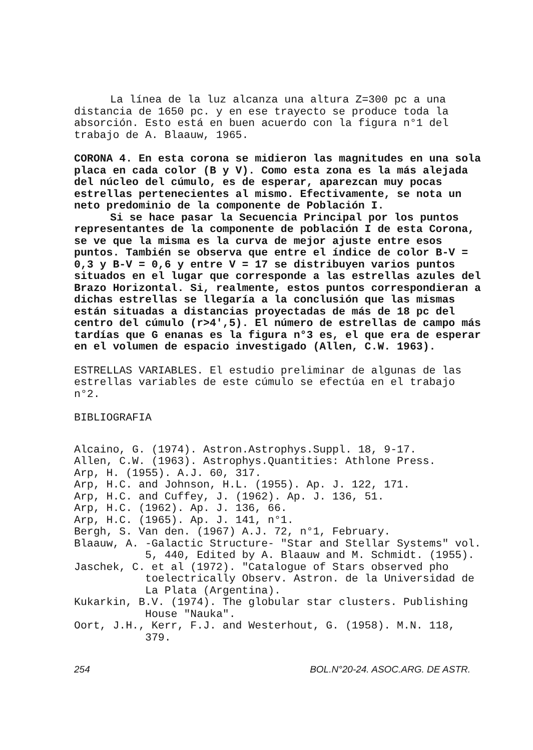La línea de la luz alcanza una altura Z=300 pc a una distancia de 1650 pc. y en ese trayecto se produce toda la absorción. Esto está en buen acuerdo con la figura n°1 del trabajo de A. Blaauw, 1965.
CORONA 4. En esta corona se midieron las magnitudes en una sola placa en cada color (B y V). Como esta zona es la más alejada del núcleo del cúmulo, es de esperar, aparezcan muy pocas estrellas pertenecientes al mismo. Efectivamente, se nota un neto predominio de la componente de Población I.
Si se hace pasar la Secuencia Principal por los puntos representantes de la componente de población I de esta Corona, se ve que la misma es la curva de mejor ajuste entre esos puntos. También se observa que entre el índice de color B-V = 0,3 y B-V = 0,6 y entre V = 17 se distribuyen varios puntos situados en el lugar que corresponde a las estrellas azules del Brazo Horizontal. Si, realmente, estos puntos correspondieran a dichas estrellas se llegaría a la conclusión que las mismas están situadas a distancias proyectadas de más de 18 pc del centro del cúmulo (r>4',5). El número de estrellas de campo más tardías que G enanas es la figura n°3 es, el que era de esperar en el volumen de espacio investigado (Allen, C.W. 1963).
ESTRELLAS VARIABLES. El estudio preliminar de algunas de las estrellas variables de este cúmulo se efectúa en el trabajo n°2.
BIBLIOGRAFIA
Alcaino, G. (1974). Astron.Astrophys.Suppl. 18, 9-17.
Allen, C.W. (1963). Astrophys.Quantities: Athlone Press.
Arp, H. (1955). A.J. 60, 317.
Arp, H.C. and Johnson, H.L. (1955). Ap. J. 122, 171.
Arp, H.C. and Cuffey, J. (1962). Ap. J. 136, 51.
Arp, H.C. (1962). Ap. J. 136, 66.
Arp, H.C. (1965). Ap. J. 141, n°1.
Bergh, S. Van den. (1967) A.J. 72, n°1, February.
Blaauw, A. -Galactic Structure- "Star and Stellar Systems" vol. 5, 440, Edited by A. Blaauw and M. Schmidt. (1955).
Jaschek, C. et al (1972). "Catalogue of Stars observed pho toelectrically Observ. Astron. de la Universidad de La Plata (Argentina).
Kukarkin, B.V. (1974). The globular star clusters. Publishing House "Nauka".
Oort, J.H., Kerr, F.J. and Westerhout, G. (1958). M.N. 118, 379.
254 BOL.N°20-24. ASOC.ARG. DE ASTR.